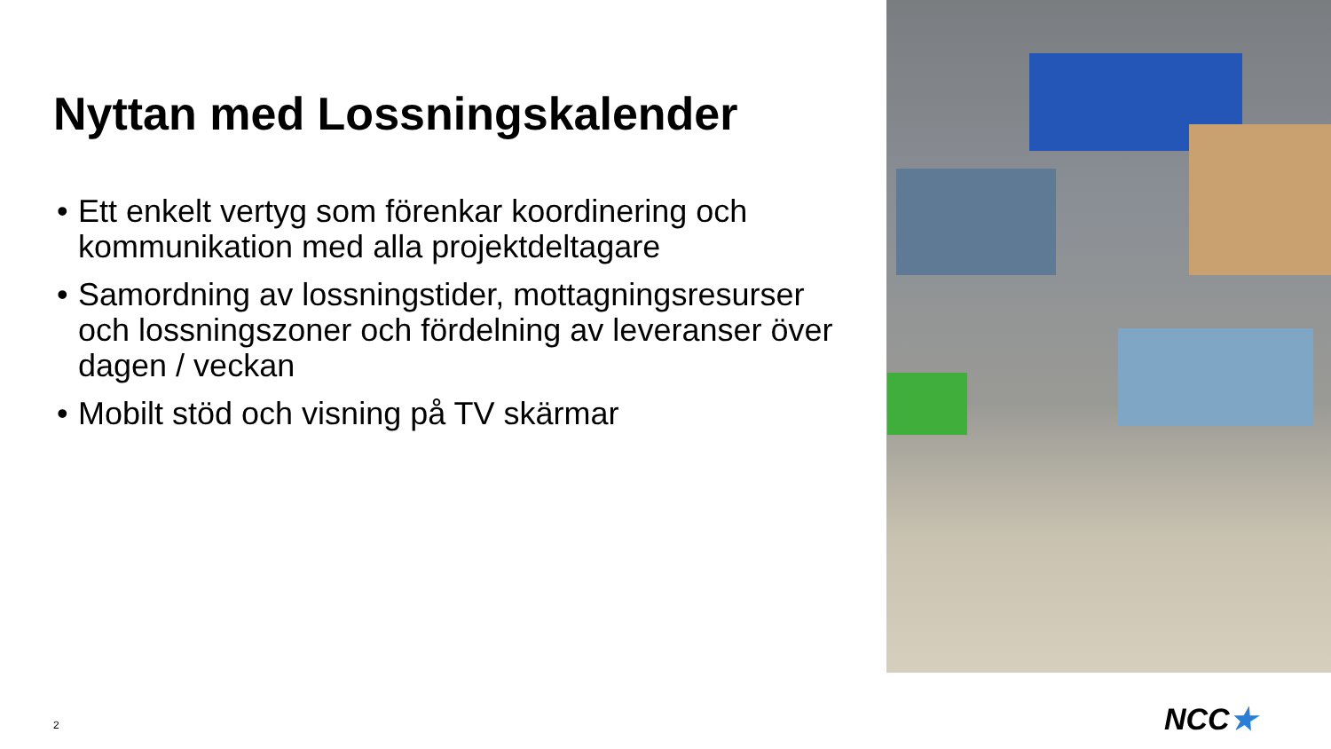Nyttan med Lossningskalender
• Ett enkelt vertyg som förenkar koordinering och kommunikation med alla projektdeltagare
• Samordning av lossningstider, mottagningsresurser och lossningszoner och fördelning av leveranser över dagen / veckan
• Mobilt stöd och visning på TV skärmar
2 NCC★